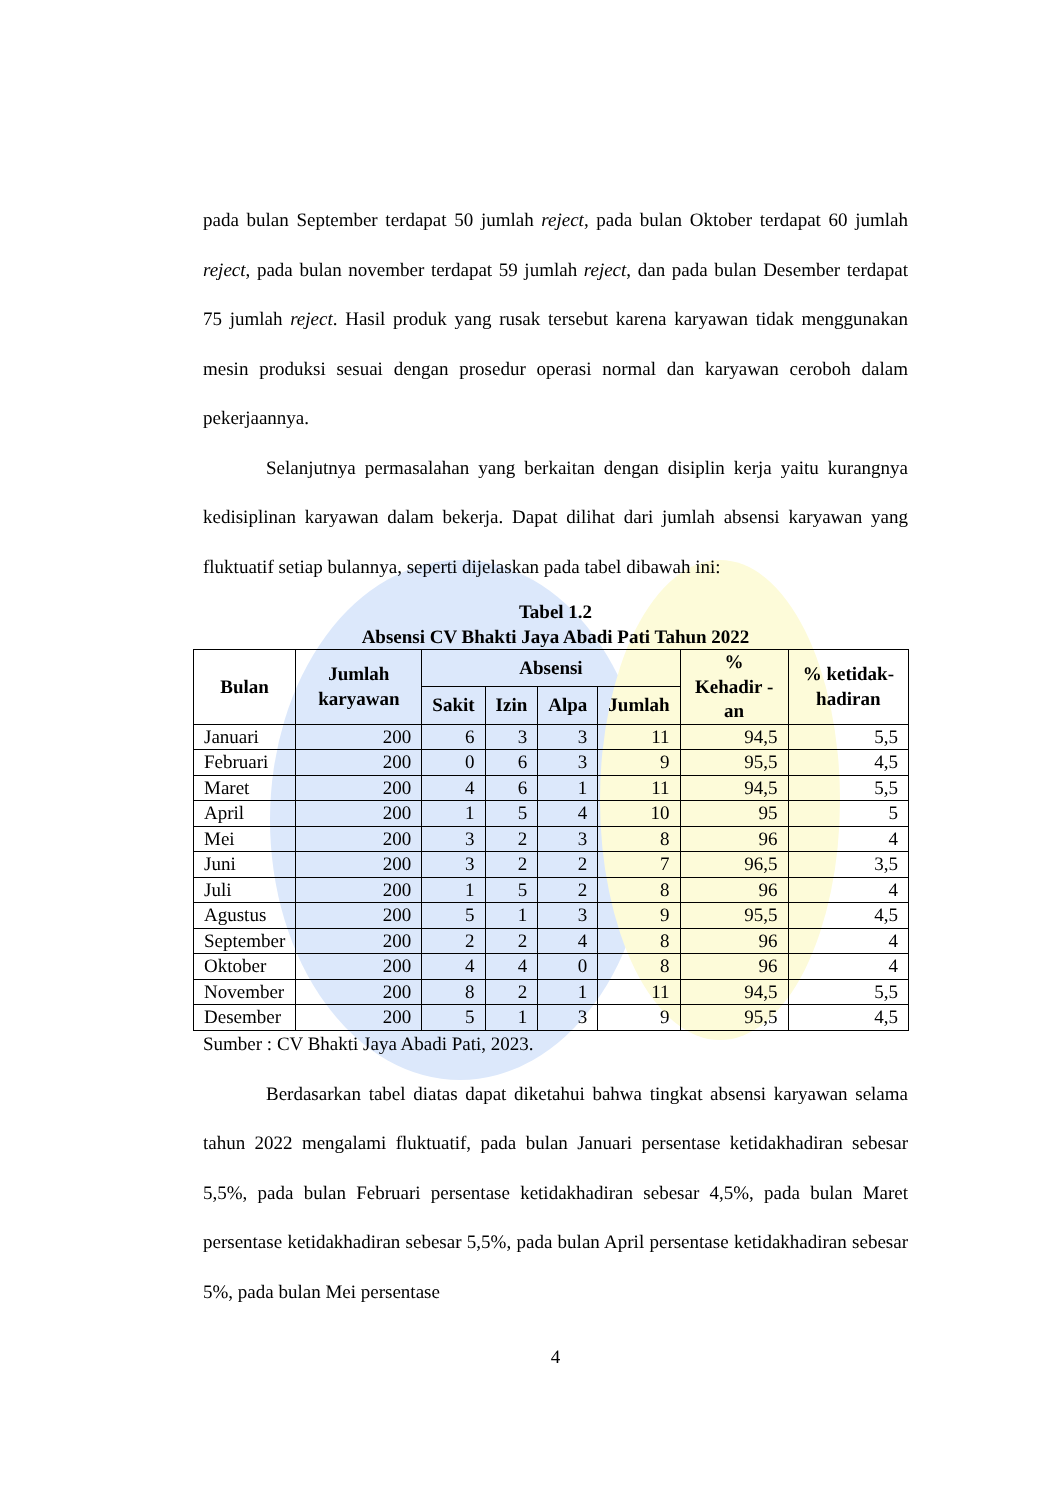pada bulan September terdapat 50 jumlah reject, pada bulan Oktober terdapat 60 jumlah reject, pada bulan november terdapat 59 jumlah reject, dan pada bulan Desember terdapat 75 jumlah reject. Hasil produk yang rusak tersebut karena karyawan tidak menggunakan mesin produksi sesuai dengan prosedur operasi normal dan karyawan ceroboh dalam pekerjaannya.
Selanjutnya permasalahan yang berkaitan dengan disiplin kerja yaitu kurangnya kedisiplinan karyawan dalam bekerja. Dapat dilihat dari jumlah absensi karyawan yang fluktuatif setiap bulannya, seperti dijelaskan pada tabel dibawah ini:
Tabel 1.2
Absensi CV Bhakti Jaya Abadi Pati Tahun 2022
| Bulan | Jumlah karyawan | Absensi | | | | % Kehadir -an | % ketidak-hadiran |
| --- | --- | --- | --- | --- | --- | --- | --- |
| | | Sakit | Izin | Alpa | Jumlah | | |
| Januari | 200 | 6 | 3 | 3 | 11 | 94,5 | 5,5 |
| Februari | 200 | 0 | 6 | 3 | 9 | 95,5 | 4,5 |
| Maret | 200 | 4 | 6 | 1 | 11 | 94,5 | 5,5 |
| April | 200 | 1 | 5 | 4 | 10 | 95 | 5 |
| Mei | 200 | 3 | 2 | 3 | 8 | 96 | 4 |
| Juni | 200 | 3 | 2 | 2 | 7 | 96,5 | 3,5 |
| Juli | 200 | 1 | 5 | 2 | 8 | 96 | 4 |
| Agustus | 200 | 5 | 1 | 3 | 9 | 95,5 | 4,5 |
| September | 200 | 2 | 2 | 4 | 8 | 96 | 4 |
| Oktober | 200 | 4 | 4 | 0 | 8 | 96 | 4 |
| November | 200 | 8 | 2 | 1 | 11 | 94,5 | 5,5 |
| Desember | 200 | 5 | 1 | 3 | 9 | 95,5 | 4,5 |
Sumber : CV Bhakti Jaya Abadi Pati, 2023.
Berdasarkan tabel diatas dapat diketahui bahwa tingkat absensi karyawan selama tahun 2022 mengalami fluktuatif, pada bulan Januari persentase ketidakhadiran sebesar 5,5%, pada bulan Februari persentase ketidakhadiran sebesar 4,5%, pada bulan Maret persentase ketidakhadiran sebesar 5,5%, pada bulan April persentase ketidakhadiran sebesar 5%, pada bulan Mei persentase
4